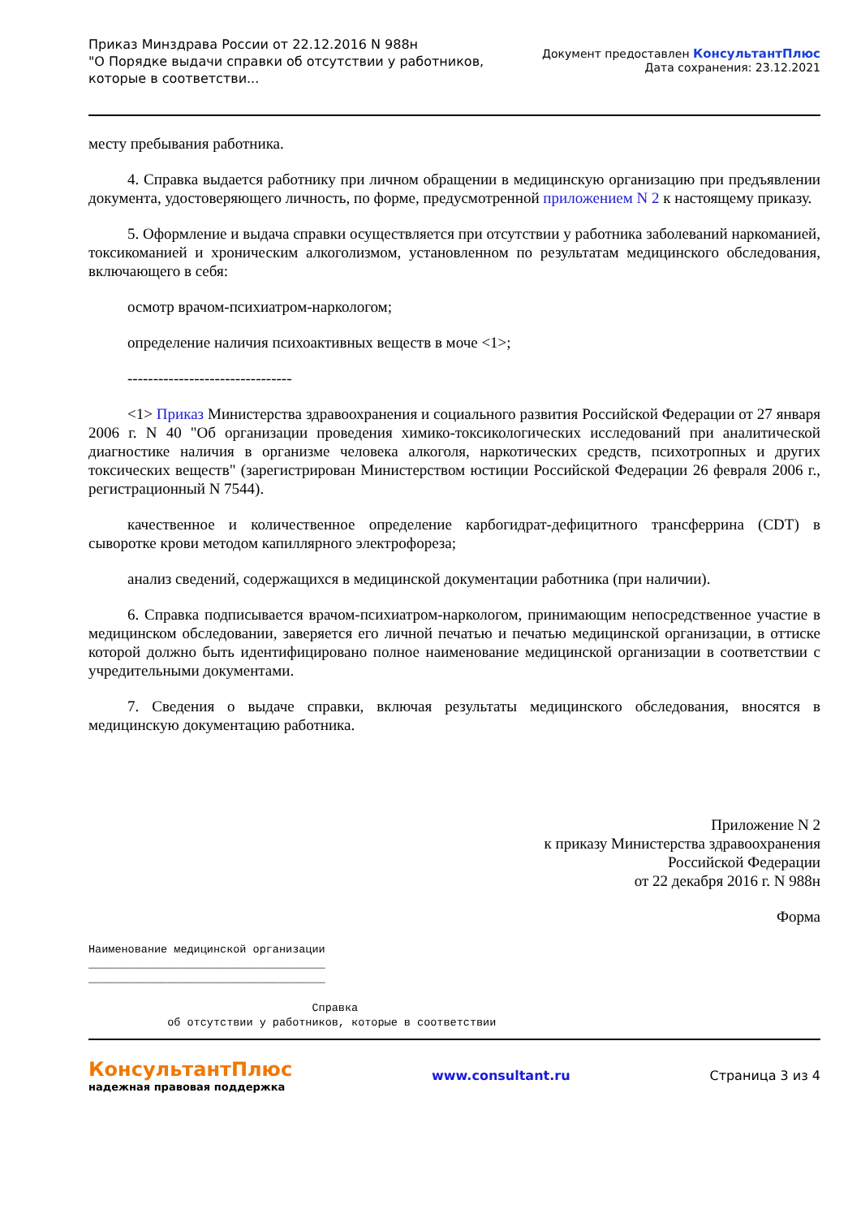Приказ Минздрава России от 22.12.2016 N 988н
"О Порядке выдачи справки об отсутствии у работников,
которые в соответстви...
Документ предоставлен КонсультантПлюс
Дата сохранения: 23.12.2021
месту пребывания работника.
4. Справка выдается работнику при личном обращении в медицинскую организацию при предъявлении документа, удостоверяющего личность, по форме, предусмотренной приложением N 2 к настоящему приказу.
5. Оформление и выдача справки осуществляется при отсутствии у работника заболеваний наркоманией, токсикоманией и хроническим алкоголизмом, установленном по результатам медицинского обследования, включающего в себя:
осмотр врачом-психиатром-наркологом;
определение наличия психоактивных веществ в моче <1>;
--------------------------------
<1> Приказ Министерства здравоохранения и социального развития Российской Федерации от 27 января 2006 г. N 40 "Об организации проведения химико-токсикологических исследований при аналитической диагностике наличия в организме человека алкоголя, наркотических средств, психотропных и других токсических веществ" (зарегистрирован Министерством юстиции Российской Федерации 26 февраля 2006 г., регистрационный N 7544).
качественное и количественное определение карбогидрат-дефицитного трансферрина (CDT) в сыворотке крови методом капиллярного электрофореза;
анализ сведений, содержащихся в медицинской документации работника (при наличии).
6. Справка подписывается врачом-психиатром-наркологом, принимающим непосредственное участие в медицинском обследовании, заверяется его личной печатью и печатью медицинской организации, в оттиске которой должно быть идентифицировано полное наименование медицинской организации в соответствии с учредительными документами.
7. Сведения о выдаче справки, включая результаты медицинского обследования, вносятся в медицинскую документацию работника.
Приложение N 2
к приказу Министерства здравоохранения
Российской Федерации
от 22 декабря 2016 г. N 988н
Форма
Наименование медицинской организации ____________________________________ ____________________________________ Справка об отсутствии у работников, которые в соответствии
КонсультантПлюс
надежная правовая поддержка
www.consultant.ru Страница 3 из 4